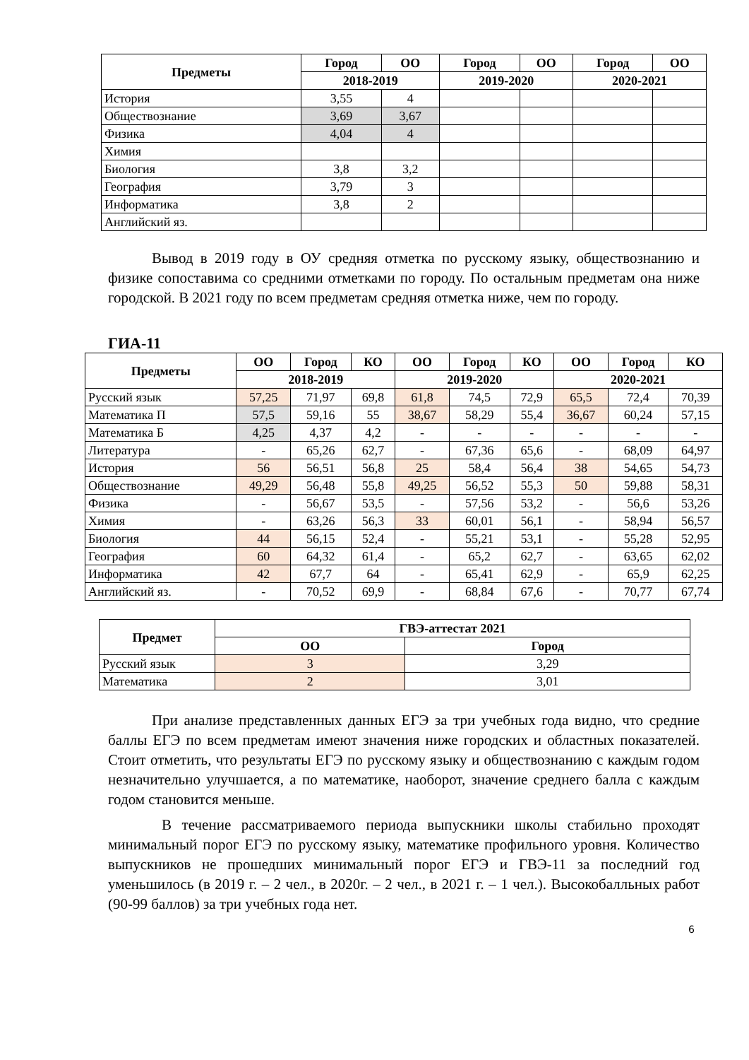| Предметы | Город | ОО | Город | ОО | Город | ОО |
| --- | --- | --- | --- | --- | --- | --- |
| | 2018-2019 | | 2019-2020 | | 2020-2021 | |
| История | 3,55 | 4 | | | | |
| Обществознание | 3,69 | 3,67 | | | | |
| Физика | 4,04 | 4 | | | | |
| Химия | | | | | | |
| Биология | 3,8 | 3,2 | | | | |
| География | 3,79 | 3 | | | | |
| Информатика | 3,8 | 2 | | | | |
| Английский яз. | | | | | | |
Вывод в 2019 году в ОУ средняя отметка по русскому языку, обществознанию и физике сопоставима со средними отметками по городу. По остальным предметам она ниже городской. В 2021 году по всем предметам средняя отметка ниже, чем по городу.
ГИА-11
| Предметы | ОО | Город | КО | ОО | Город | КО | ОО | Город | КО |
| --- | --- | --- | --- | --- | --- | --- | --- | --- | --- |
| | 2018-2019 | | | 2019-2020 | | | 2020-2021 | | |
| Русский язык | 57,25 | 71,97 | 69,8 | 61,8 | 74,5 | 72,9 | 65,5 | 72,4 | 70,39 |
| Математика П | 57,5 | 59,16 | 55 | 38,67 | 58,29 | 55,4 | 36,67 | 60,24 | 57,15 |
| Математика Б | 4,25 | 4,37 | 4,2 | - | - | - | - | - | - |
| Литература | - | 65,26 | 62,7 | - | 67,36 | 65,6 | - | 68,09 | 64,97 |
| История | 56 | 56,51 | 56,8 | 25 | 58,4 | 56,4 | 38 | 54,65 | 54,73 |
| Обществознание | 49,29 | 56,48 | 55,8 | 49,25 | 56,52 | 55,3 | 50 | 59,88 | 58,31 |
| Физика | - | 56,67 | 53,5 | - | 57,56 | 53,2 | - | 56,6 | 53,26 |
| Химия | - | 63,26 | 56,3 | 33 | 60,01 | 56,1 | - | 58,94 | 56,57 |
| Биология | 44 | 56,15 | 52,4 | - | 55,21 | 53,1 | - | 55,28 | 52,95 |
| География | 60 | 64,32 | 61,4 | - | 65,2 | 62,7 | - | 63,65 | 62,02 |
| Информатика | 42 | 67,7 | 64 | - | 65,41 | 62,9 | - | 65,9 | 62,25 |
| Английский яз. | - | 70,52 | 69,9 | - | 68,84 | 67,6 | - | 70,77 | 67,74 |
| Предмет | ГВЭ-аттестат 2021 | |
| --- | --- | --- |
| | ОО | Город |
| Русский язык | 3 | 3,29 |
| Математика | 2 | 3,01 |
При анализе представленных данных ЕГЭ за три учебных года видно, что средние баллы ЕГЭ по всем предметам имеют значения ниже городских и областных показателей. Стоит отметить, что результаты ЕГЭ по русскому языку и обществознанию с каждым годом незначительно улучшается, а по математике, наоборот, значение среднего балла с каждым годом становится меньше.
В течение рассматриваемого периода выпускники школы стабильно проходят минимальный порог ЕГЭ по русскому языку, математике профильного уровня. Количество выпускников не прошедших минимальный порог ЕГЭ и ГВЭ-11 за последний год уменьшилось (в 2019 г. – 2 чел., в 2020г. – 2 чел., в 2021 г. – 1 чел.). Высокобалльных работ (90-99 баллов) за три учебных года нет.
6